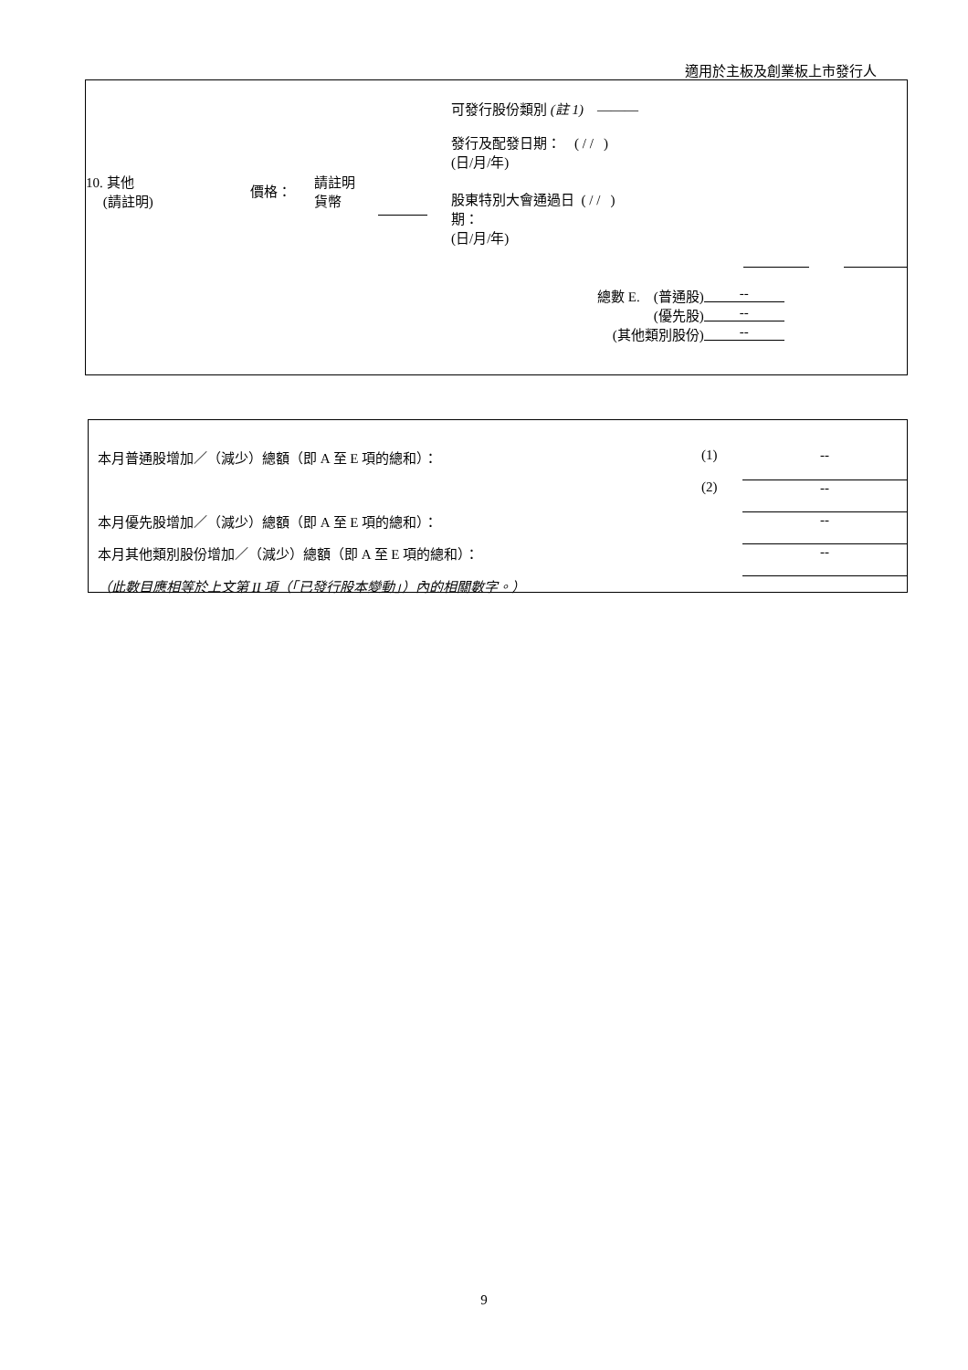適用於主板及創業板上市發行人
| 10. 其他 (請註明) | 價格： | 請註明 貨幣 | | 可發行股份類別 (註 1) ——— 發行及配發日期： ( / / ) (日/月/年) 股東特別大會通過日 ( / / ) 期： (日/月/年) |
| 總數 E. (普通股) | -- |
| (優先股) | -- |
| (其他類別股份) | -- |
| 本月普通股增加／（減少）總額（即 A 至 E 項的總和）： | (1) | -- |
| | (2) | -- |
| 本月優先股增加／（減少）總額（即 A 至 E 項的總和）： | | -- |
| 本月其他類別股份增加／（減少）總額（即 A 至 E 項的總和）： | | -- |
| （此數目應相等於上文第 II 項（「已發行股本變動」）內的相關數字。） | | |
9